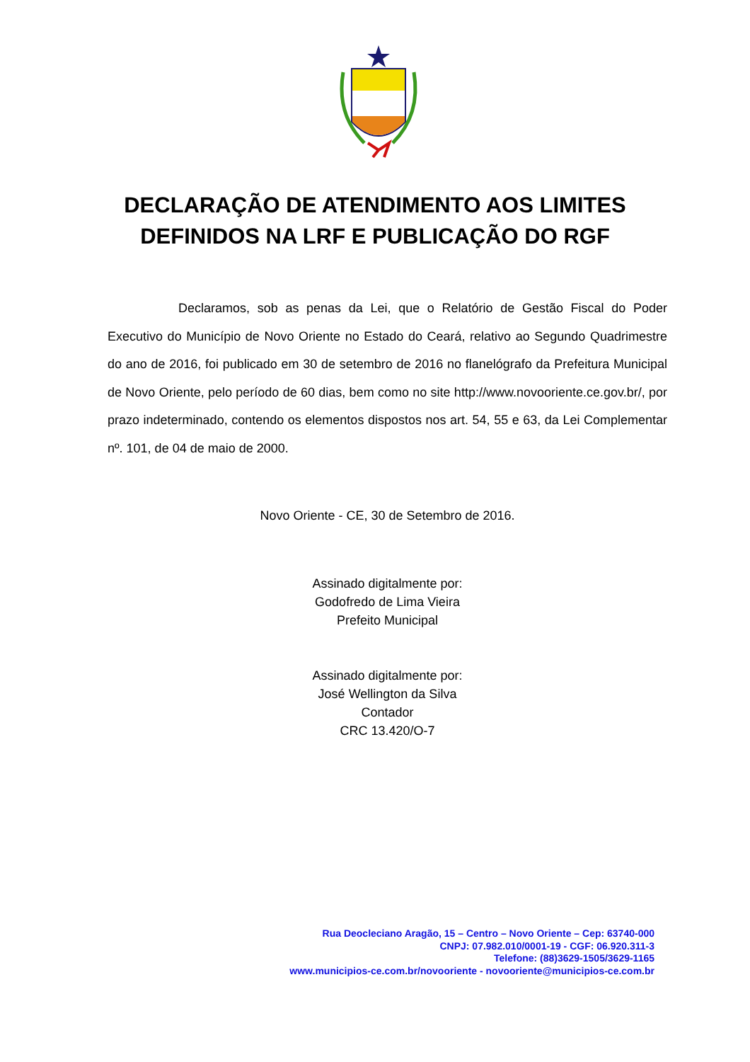DECLARAÇÃO DE ATENDIMENTO AOS LIMITES
DEFINIDOS NA LRF E PUBLICAÇÃO DO RGF
Declaramos, sob as penas da Lei, que o Relatório de Gestão Fiscal do Poder Executivo do Município de Novo Oriente no Estado do Ceará, relativo ao Segundo Quadrimestre do ano de 2016, foi publicado em 30 de setembro de 2016 no flanelógrafo da Prefeitura Municipal de Novo Oriente, pelo período de 60 dias, bem como no site http://www.novooriente.ce.gov.br/, por prazo indeterminado, contendo os elementos dispostos nos art. 54, 55 e 63, da Lei Complementar nº. 101, de 04 de maio de 2000.
Novo Oriente - CE, 30 de Setembro de 2016.
Assinado digitalmente por:
Godofredo de Lima Vieira
Prefeito Municipal
Assinado digitalmente por:
José Wellington da Silva
Contador
CRC 13.420/O-7
Rua Deocleciano Aragão, 15 – Centro – Novo Oriente – Cep: 63740-000
CNPJ: 07.982.010/0001-19 - CGF: 06.920.311-3
Telefone: (88)3629-1505/3629-1165
www.municipios-ce.com.br/novooriente - novooriente@municipios-ce.com.br